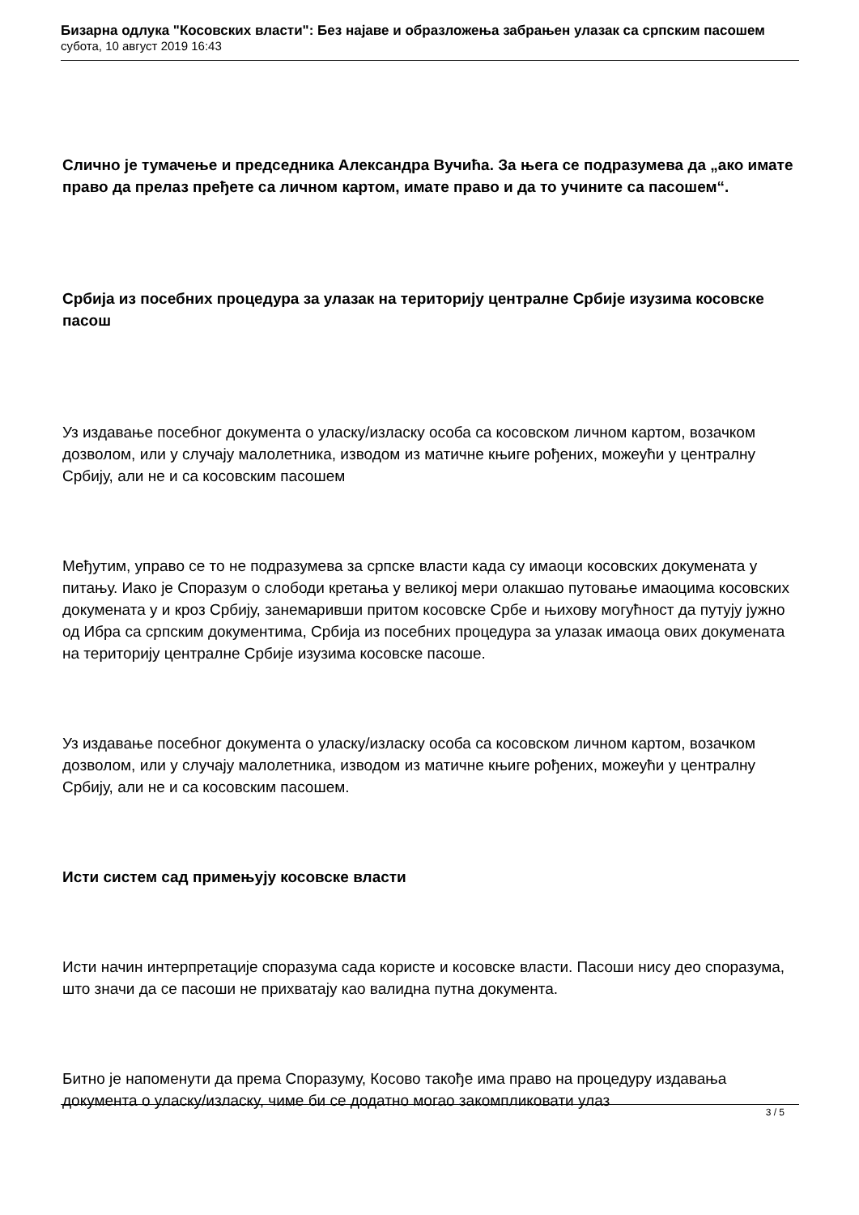Бизарна одлука "Косовских власти": Без најаве и образложења забрањен улазак са српским пасошем
субота, 10 август 2019 16:43
Слично је тумачење и председника Александра Вучића. За њега се подразумева да „ако имате право да прелаз пређете са личном картом, имате право и да то учините са пасошем“.
Србија из посебних процедура за улазак на територију централне Србије изузима косовске пасош
Уз издавање посебног документа о уласку/изласку особа са косовском личном картом, возачком дозволом, или у случају малолетника, изводом из матичне књиге рођених, можеући у централну Србију, али не и са косовским пасошем
Међутим, управо се то не подразумева за српске власти када су имаоци косовских докумената у питању. Иако је Споразум о слободи кретања у великој мери олакшао путовање имаоцима косовских докумената у и кроз Србију, занемаривши притом косовске Србе и њихову могућност да путују јужно од Ибра са српским документима, Србија из посебних процедура за улазак имаоца ових докумената на територију централне Србије изузима косовске пасоше.
Уз издавање посебног документа о уласку/изласку особа са косовском личном картом, возачком дозволом, или у случају малолетника, изводом из матичне књиге рођених, можеући у централну Србију, али не и са косовским пасошем.
Исти систем сад примењују косовске власти
Исти начин интерпретације споразума сада користе и косовске власти. Пасоши нису део споразума, што значи да се пасоши не прихватају као валидна путна документа.
Битно је напоменути да према Споразуму, Косово такође има право на процедуру издавања документа о уласку/изласку, чиме би се додатно могао закомпликовати улаз
3 / 5